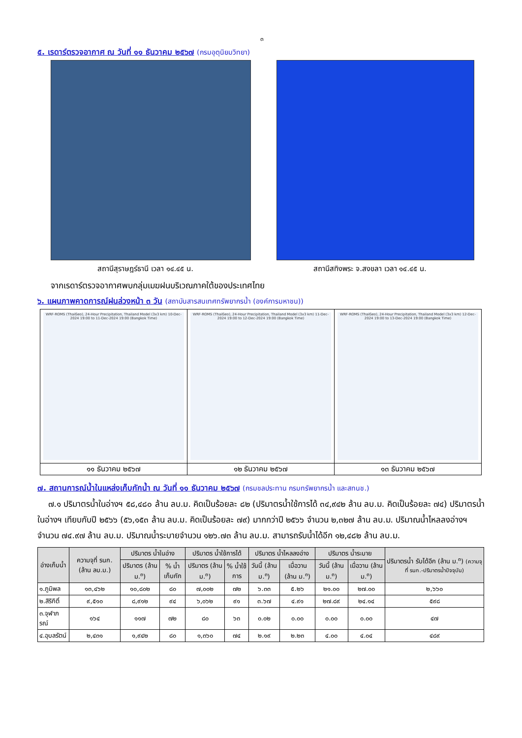๓
๕. เรดาร์ตรวจอากาศ ณ วันที่ ๑๑ ธันวาคม ๒๕๖๗ (กรมอุตุนิยมวิทยา)
สถานีสุราษฎร์ธานี เวลา ๑๔.๔๕ น. สถานีสทิงพระ จ.สงขลา เวลา ๑๔.๔๕ น.
จากเรดาร์ตรวจอากาศพบกลุ่มเมฆฝนบริเวณภาคใต้ของประเทศไทย
๖. แผนภาพคาดการณ์ฝนล่วงหน้า ๓ วัน (สถาบันสารสนเทศทรัพยากรน้ำ (องค์การมหาชน))
| WRF-ROMS (ThaiGeo), 24-Hour Precipitation, Thailand Model (3x3 km) 10-Dec-2024 19:00 to 11-Dec-2024 19:00 (Bangkok Time) | WRF-ROMS (ThaiGeo), 24-Hour Precipitation, Thailand Model (3x3 km) 11-Dec-2024 19:00 to 12-Dec-2024 19:00 (Bangkok Time) | WRF-ROMS (ThaiGeo), 24-Hour Precipitation, Thailand Model (3x3 km) 12-Dec-2024 19:00 to 13-Dec-2024 19:00 (Bangkok Time) |
| ๑๑ ธันวาคม ๒๕๖๗ | ๑๒ ธันวาคม ๒๕๖๗ | ๑๓ ธันวาคม ๒๕๖๗ |
๗. สถานการณ์น้ำในแหล่งเก็บกักน้ำ ณ วันที่ ๑๑ ธันวาคม ๒๕๖๗ (กรมชลประทาน กรมทรัพยากรน้ำ และสทนช.)
๗.๑ ปริมาตรน้ำในอ่างฯ ๕๘,๔๘๐ ล้าน ลบ.ม. คิดเป็นร้อยละ ๘๒ (ปริมาตรน้ำใช้การได้ ๓๔,๙๔๒ ล้าน ลบ.ม. คิดเป็นร้อยละ ๗๔) ปริมาตรน้ำในอ่างฯ เทียบกับปี ๒๕๖๖ (๕๖,๑๕๓ ล้าน ลบ.ม. คิดเป็นร้อยละ ๗๙) มากกว่าปี ๒๕๖๖ จำนวน ๒,๓๒๗ ล้าน ลบ.ม. ปริมาณน้ำไหลลงอ่างฯ จำนวน ๗๔.๙๗ ล้าน ลบ.ม. ปริมาณน้ำระบายจำนวน ๑๒๖.๗๓ ล้าน ลบ.ม. สามารถรับน้ำได้อีก ๑๒,๔๘๒ ล้าน ลบ.ม.
| อ่างเก็บน้ำ | ความจุที่ รนก. (ล้าน ลบ.ม.) | ปริมาตร น้ำในอ่าง | | ปริมาตร น้ำใช้การได้ | | ปริมาตร น้ำไหลลงอ่าง | | ปริมาตร น้ำระบาย | | ปริมาตรน้ำ รับได้อีก (ล้าน ม.<sup>๓</sup>) (ความจุที่ รนก.-ปริมาตรน้ำปัจจุบัน) |
| --- | --- | --- | --- | --- | --- | --- | --- | --- | --- | --- |
| | | ปริมาตร (ล้าน ม.<sup>๓</sup>) | % น้ำเก็บกัก | ปริมาตร (ล้าน ม.<sup>๓</sup>) | % น้ำใช้การ | วันนี้ (ล้าน ม.<sup>๓</sup>) | เมื่อวาน (ล้าน ม.<sup>๓</sup>) | วันนี้ (ล้าน ม.<sup>๓</sup>) | เมื่อวาน (ล้าน ม.<sup>๓</sup>) | |
| ๑.ภูมิพล | ๑๓,๔๖๒ | ๑๐,๘๐๒ | ๘๐ | ๗,๐๐๒ | ๗๒ | ๖.๓๓ | ๕.๒๖ | ๒๑.๐๐ | ๒๗.๐๐ | ๒,๖๖๐ |
| ๒.สิริกิติ์ | ๙,๕๑๐ | ๘,๙๑๒ | ๙๔ | ๖,๐๖๒ | ๙๑ | ๓.๖๗ | ๔.๙๑ | ๒๗.๘๙ | ๒๔.๑๔ | ๕๙๘ |
| ๓.จุฬาภรณ์ | ๑๖๔ | ๑๑๗ | ๗๒ | ๘๐ | ๖๓ | ๐.๐๒ | ๐.๐๐ | ๐.๐๐ | ๐.๐๐ | ๔๗ |
| ๔.อุบลรัตน์ | ๒,๔๓๑ | ๑,๙๔๒ | ๘๐ | ๑,๓๖๐ | ๗๔ | ๒.๑๙ | ๒.๒๓ | ๔.๐๐ | ๔.๐๔ | ๔๘๙ |